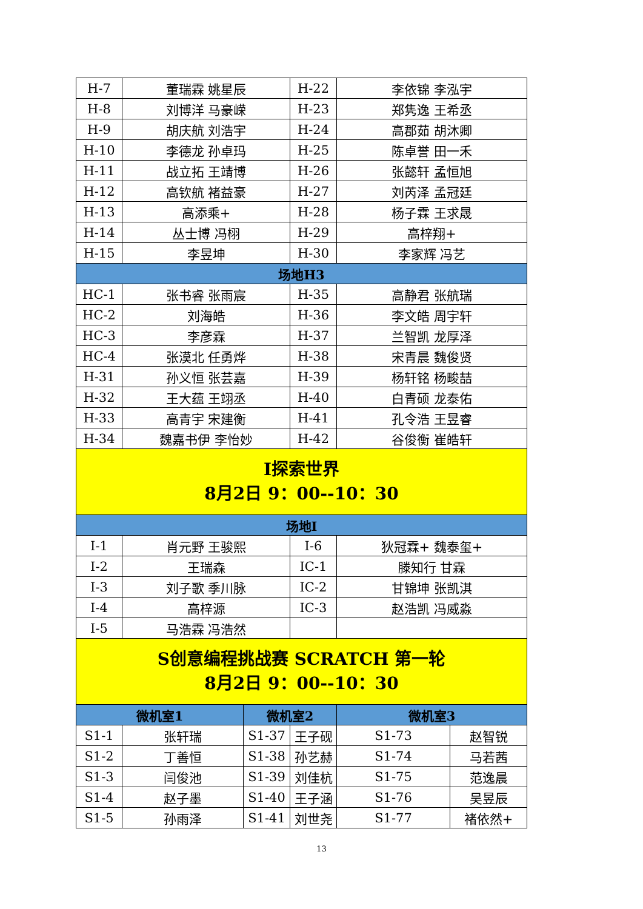| H-7 | 董瑞霖 姚星辰 | | H-22 | 李依锦 李泓宇 | |
| H-8 | 刘博洋 马豪嵘 | | H-23 | 郑隽逸 王希丞 | |
| H-9 | 胡庆航 刘浩宇 | | H-24 | 高郡茹 胡沐卿 | |
| H-10 | 李德龙 孙卓玛 | | H-25 | 陈卓誉 田一禾 | |
| H-11 | 战立拓 王靖博 | | H-26 | 张懿轩 孟恒旭 | |
| H-12 | 高钦航 褚益豪 | | H-27 | 刘芮泽 孟冠廷 | |
| H-13 | 高添乘+ | | H-28 | 杨子霖 王求晟 | |
| H-14 | 丛士博 冯栩 | | H-29 | 高梓翔+ | |
| H-15 | 李昱坤 | | H-30 | 李家辉 冯艺 | |
| 场地H3 | | | | | |
| HC-1 | 张书睿 张雨宸 | | H-35 | 高静君 张航瑞 | |
| HC-2 | 刘海皓 | | H-36 | 李文皓 周宇轩 | |
| HC-3 | 李彦霖 | | H-37 | 兰智凯 龙厚泽 | |
| HC-4 | 张漠北 任勇烨 | | H-38 | 宋青晨 魏俊贤 | |
| H-31 | 孙义恒 张芸嘉 | | H-39 | 杨轩铭 杨畯喆 | |
| H-32 | 王大蕴 王翊丞 | | H-40 | 白青硕 龙泰佑 | |
| H-33 | 高青宇 宋建衡 | | H-41 | 孔令浩 王昱睿 | |
| H-34 | 魏嘉书伊 李怡妙 | | H-42 | 谷俊衡 崔皓轩 | |
| I探索世界 8月2日 9：00--10：30 | | | | | |
| 场地I | | | | | |
| I-1 | 肖元野 王骏熙 | | I-6 | 狄冠霖+ 魏泰玺+ | |
| I-2 | 王瑞森 | | IC-1 | 滕知行 甘霖 | |
| I-3 | 刘子歌 季川脉 | | IC-2 | 甘锦坤 张凯淇 | |
| I-4 | 高梓源 | | IC-3 | 赵浩凯 冯威淼 | |
| I-5 | 马浩霖 冯浩然 | | | | |
| S创意编程挑战赛 SCRATCH 第一轮 8月2日 9：00--10：30 | | | | | |
| 微机室1 | | 微机室2 | | 微机室3 | |
| S1-1 | 张轩瑞 | S1-37 | 王子砚 | S1-73 | 赵智锐 |
| S1-2 | 丁善恒 | S1-38 | 孙艺赫 | S1-74 | 马若茜 |
| S1-3 | 闫俊池 | S1-39 | 刘佳杭 | S1-75 | 范逸晨 |
| S1-4 | 赵子墨 | S1-40 | 王子涵 | S1-76 | 吴昱辰 |
| S1-5 | 孙雨泽 | S1-41 | 刘世尧 | S1-77 | 褚依然+ |
13